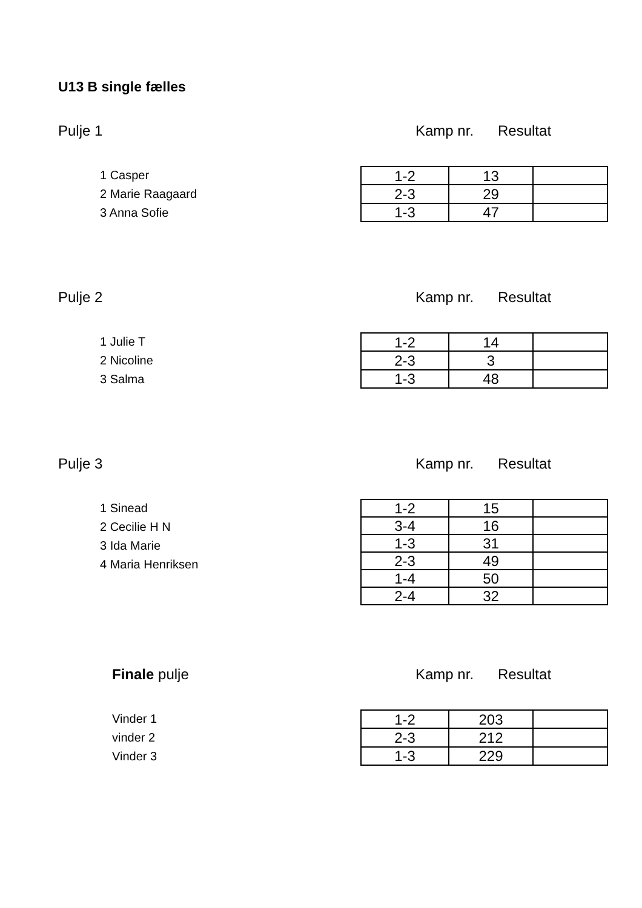U13 B single fælles
Pulje 1 Kamp nr. Resultat
1 Casper
2 Marie Raagaard
3 Anna Sofie
| 1-2 | 13 | |
| 2-3 | 29 | |
| 1-3 | 47 | |
Pulje 2 Kamp nr. Resultat
1 Julie T
2 Nicoline
3 Salma
| 1-2 | 14 | |
| 2-3 | 3 | |
| 1-3 | 48 | |
Pulje 3 Kamp nr. Resultat
1 Sinead
2 Cecilie H N
3 Ida Marie
4 Maria Henriksen
| 1-2 | 15 | |
| 3-4 | 16 | |
| 1-3 | 31 | |
| 2-3 | 49 | |
| 1-4 | 50 | |
| 2-4 | 32 | |
Finale pulje Kamp nr. Resultat
Vinder 1
vinder 2
Vinder 3
| 1-2 | 203 | |
| 2-3 | 212 | |
| 1-3 | 229 | |